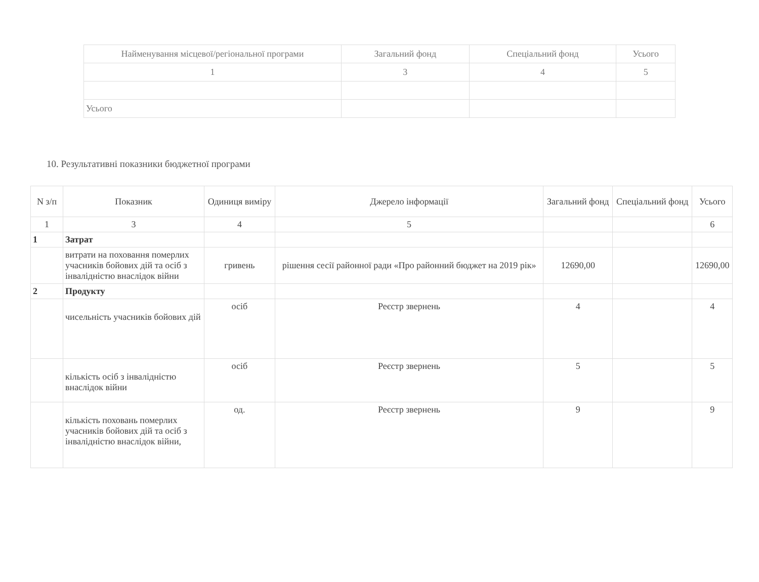| Найменування місцевої/регіональної програми | Загальний фонд | Спеціальний фонд | Усього |
| --- | --- | --- | --- |
| 1 | 3 | 4 | 5 |
| Усього | | | |
10. Результативні показники бюджетної програми
| N з/п | Показник | Одиниця виміру | Джерело інформації | Загальний фонд | Спеціальний фонд | Усього |
| --- | --- | --- | --- | --- | --- | --- |
| 1 | 3 | 4 | 5 | | | 6 |
| 1 | Затрат | | | | | |
| | витрати на поховання померлих учасників бойових дій та осіб з інвалідністю внаслідок війни | гривень | рішення сесії районної ради «Про районний бюджет на 2019 рік» | 12690,00 | | 12690,00 |
| 2 | Продукту | | | | | |
| | чисельність учасників бойових дій | осіб | Реєстр звернень | 4 | | 4 |
| | кількість осіб з інвалідністю внаслідок війни | осіб | Реєстр звернень | 5 | | 5 |
| | кількість поховань померлих учасників бойових дій та осіб з інвалідністю внаслідок війни, | од. | Реєстр звернень | 9 | | 9 |